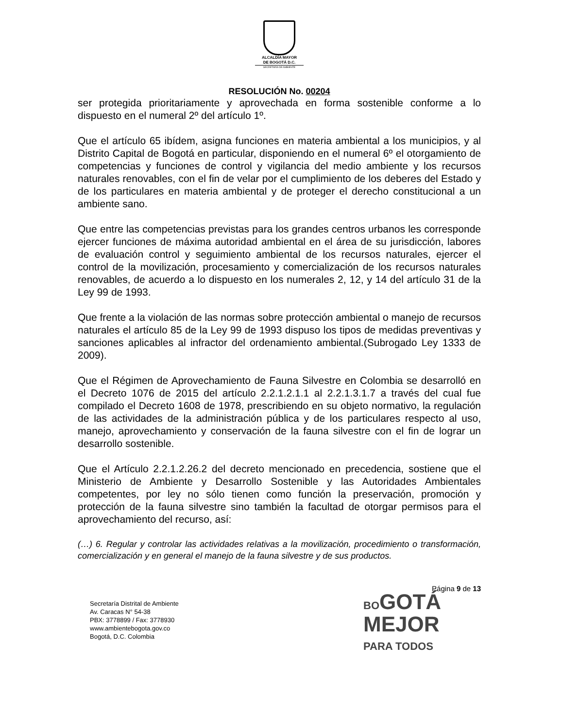ALCALDÍA MAYOR
DE BOGOTÁ D.C.
SECRETARÍA DE AMBIENTE
RESOLUCIÓN No. 00204
ser protegida prioritariamente y aprovechada en forma sostenible conforme a lo dispuesto en el numeral 2º del artículo 1º.
Que el artículo 65 ibídem, asigna funciones en materia ambiental a los municipios, y al Distrito Capital de Bogotá en particular, disponiendo en el numeral 6º el otorgamiento de competencias y funciones de control y vigilancia del medio ambiente y los recursos naturales renovables, con el fin de velar por el cumplimiento de los deberes del Estado y de los particulares en materia ambiental y de proteger el derecho constitucional a un ambiente sano.
Que entre las competencias previstas para los grandes centros urbanos les corresponde ejercer funciones de máxima autoridad ambiental en el área de su jurisdicción, labores de evaluación control y seguimiento ambiental de los recursos naturales, ejercer el control de la movilización, procesamiento y comercialización de los recursos naturales renovables, de acuerdo a lo dispuesto en los numerales 2, 12, y 14 del artículo 31 de la Ley 99 de 1993.
Que frente a la violación de las normas sobre protección ambiental o manejo de recursos naturales el artículo 85 de la Ley 99 de 1993 dispuso los tipos de medidas preventivas y sanciones aplicables al infractor del ordenamiento ambiental.(Subrogado Ley 1333 de 2009).
Que el Régimen de Aprovechamiento de Fauna Silvestre en Colombia se desarrolló en el Decreto 1076 de 2015 del artículo 2.2.1.2.1.1 al 2.2.1.3.1.7 a través del cual fue compilado el Decreto 1608 de 1978, prescribiendo en su objeto normativo, la regulación de las actividades de la administración pública y de los particulares respecto al uso, manejo, aprovechamiento y conservación de la fauna silvestre con el fin de lograr un desarrollo sostenible.
Que el Artículo 2.2.1.2.26.2 del decreto mencionado en precedencia, sostiene que el Ministerio de Ambiente y Desarrollo Sostenible y las Autoridades Ambientales competentes, por ley no sólo tienen como función la preservación, promoción y protección de la fauna silvestre sino también la facultad de otorgar permisos para el aprovechamiento del recurso, así:
(…) 6. Regular y controlar las actividades relativas a la movilización, procedimiento o transformación, comercialización y en general el manejo de la fauna silvestre y de sus productos.
Página 9 de 13
Secretaría Distrital de Ambiente
Av. Caracas N° 54-38
PBX: 3778899 / Fax: 3778930
www.ambientebogota.gov.co
Bogotá, D.C. Colombia
BO GOTÁ
MEJOR
PARA TODOS